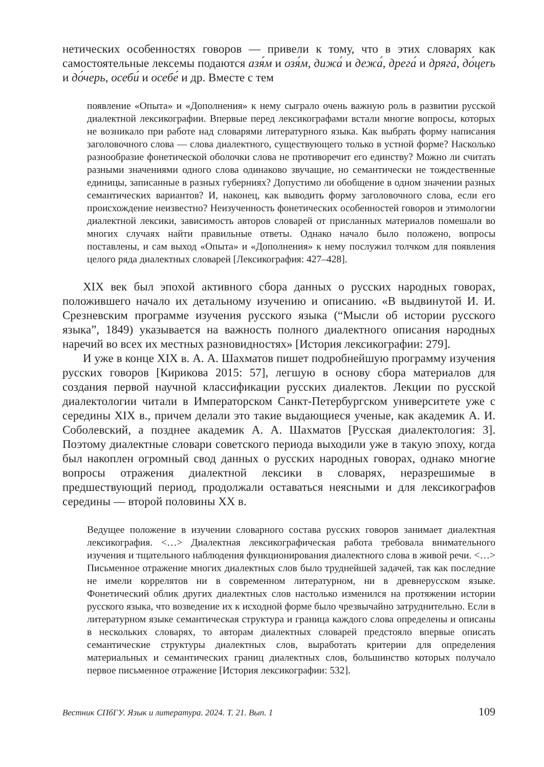нетических особенностях говоров — привели к тому, что в этих словарях как самостоятельные лексемы подаются азя́м и озя́м, дижа́ и дежа́, дрега́ и дряга́, до́цerь и до́черь, осеби́ и осебе́ и др. Вместе с тем
появление «Опыта» и «Дополнения» к нему сыграло очень важную роль в развитии русской диалектной лексикографии. Впервые перед лексикографами встали многие вопросы, которых не возникало при работе над словарями литературного языка. Как выбрать форму написания заголовочного слова — слова диалектного, существующего только в устной форме? Насколько разнообразие фонетической оболочки слова не противоречит его единству? Можно ли считать разными значениями одного слова одинаково звучащие, но семантически не тождественные единицы, записанные в разных губерниях? Допустимо ли обобщение в одном значении разных семантических вариантов? И, наконец, как выводить форму заголовочного слова, если его происхождение неизвестно? Неизученность фонетических особенностей говоров и этимологии диалектной лексики, зависимость авторов словарей от присланных материалов помешали во многих случаях найти правильные ответы. Однако начало было положено, вопросы поставлены, и сам выход «Опыта» и «Дополнения» к нему послужил толчком для появления целого ряда диалектных словарей [Лексикография: 427–428].
XIX век был эпохой активного сбора данных о русских народных говорах, положившего начало их детальному изучению и описанию. «В выдвинутой И. И. Срезневским программе изучения русского языка (“Мысли об истории русского языка”, 1849) указывается на важность полного диалектного описания народных наречий во всех их местных разновидностях» [История лексикографии: 279].
И уже в конце XIX в. А. А. Шахматов пишет подробнейшую программу изучения русских говоров [Кирикова 2015: 57], легшую в основу сбора материалов для создания первой научной классификации русских диалектов. Лекции по русской диалектологии читали в Императорском Санкт-Петербургском университете уже с середины XIX в., причем делали это такие выдающиеся ученые, как академик А. И. Соболевский, а позднее академик А. А. Шахматов [Русская диалектология: 3]. Поэтому диалектные словари советского периода выходили уже в такую эпоху, когда был накоплен огромный свод данных о русских народных говорах, однако многие вопросы отражения диалектной лексики в словарях, неразрешимые в предшествующий период, продолжали оставаться неясными и для лексикографов середины — второй половины XX в.
Ведущее положение в изучении словарного состава русских говоров занимает диалектная лексикография. <…> Диалектная лексикографическая работа требовала внимательного изучения и тщательного наблюдения функционирования диалектного слова в живой речи. <…> Письменное отражение многих диалектных слов было труднейшей задачей, так как последние не имели коррелятов ни в современном литературном, ни в древнерусском языке. Фонетический облик других диалектных слов настолько изменился на протяжении истории русского языка, что возведение их к исходной форме было чрезвычайно затруднительно. Если в литературном языке семантическая структура и граница каждого слова определены и описаны в нескольких словарях, то авторам диалектных словарей предстояло впервые описать семантические структуры диалектных слов, выработать критерии для определения материальных и семантических границ диалектных слов, большинство которых получало первое письменное отражение [История лексикографии: 532].
Вестник СПбГУ. Язык и литература. 2024. Т. 21. Вып. 1 109